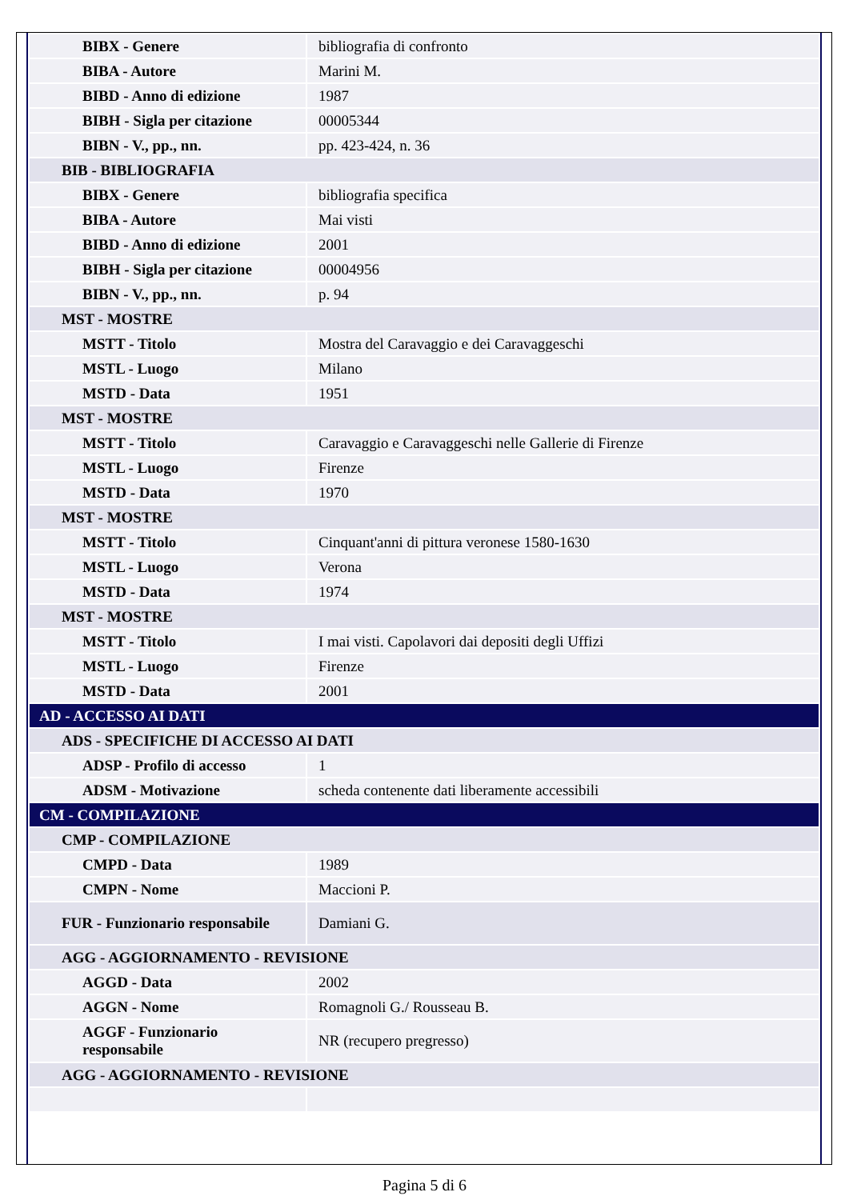| BIBX - Genere | bibliografia di confronto |
| BIBA - Autore | Marini M. |
| BIBD - Anno di edizione | 1987 |
| BIBH - Sigla per citazione | 00005344 |
| BIBN - V., pp., nn. | pp. 423-424, n. 36 |
| BIB - BIBLIOGRAFIA | |
| BIBX - Genere | bibliografia specifica |
| BIBA - Autore | Mai visti |
| BIBD - Anno di edizione | 2001 |
| BIBH - Sigla per citazione | 00004956 |
| BIBN - V., pp., nn. | p. 94 |
| MST - MOSTRE | |
| MSTT - Titolo | Mostra del Caravaggio e dei Caravaggeschi |
| MSTL - Luogo | Milano |
| MSTD - Data | 1951 |
| MST - MOSTRE | |
| MSTT - Titolo | Caravaggio e Caravaggeschi nelle Gallerie di Firenze |
| MSTL - Luogo | Firenze |
| MSTD - Data | 1970 |
| MST - MOSTRE | |
| MSTT - Titolo | Cinquant'anni di pittura veronese 1580-1630 |
| MSTL - Luogo | Verona |
| MSTD - Data | 1974 |
| MST - MOSTRE | |
| MSTT - Titolo | I mai visti. Capolavori dai depositi degli Uffizi |
| MSTL - Luogo | Firenze |
| MSTD - Data | 2001 |
| AD - ACCESSO AI DATI | |
| ADS - SPECIFICHE DI ACCESSO AI DATI | |
| ADSP - Profilo di accesso | 1 |
| ADSM - Motivazione | scheda contenente dati liberamente accessibili |
| CM - COMPILAZIONE | |
| CMP - COMPILAZIONE | |
| CMPD - Data | 1989 |
| CMPN - Nome | Maccioni P. |
| FUR - Funzionario responsabile | Damiani G. |
| AGG - AGGIORNAMENTO - REVISIONE | |
| AGGD - Data | 2002 |
| AGGN - Nome | Romagnoli G./ Rousseau B. |
| AGGF - Funzionario responsabile | NR (recupero pregresso) |
| AGG - AGGIORNAMENTO - REVISIONE | |
Pagina 5 di 6